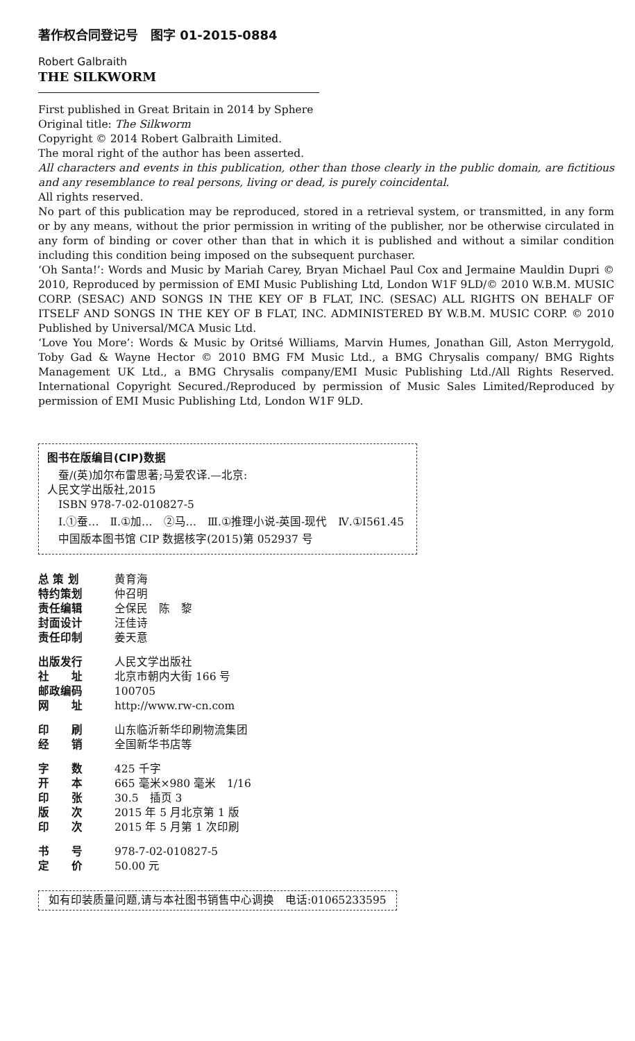著作权合同登记号　图字 01-2015-0884
Robert Galbraith
THE SILKWORM
First published in Great Britain in 2014 by Sphere
Original title: The Silkworm
Copyright © 2014 Robert Galbraith Limited.
The moral right of the author has been asserted.
All characters and events in this publication, other than those clearly in the public domain, are fictitious and any resemblance to real persons, living or dead, is purely coincidental.
All rights reserved.
No part of this publication may be reproduced, stored in a retrieval system, or transmitted, in any form or by any means, without the prior permission in writing of the publisher, nor be otherwise circulated in any form of binding or cover other than that in which it is published and without a similar condition including this condition being imposed on the subsequent purchaser.
‘Oh Santa!’: Words and Music by Mariah Carey, Bryan Michael Paul Cox and Jermaine Mauldin Dupri © 2010, Reproduced by permission of EMI Music Publishing Ltd, London W1F 9LD/© 2010 W.B.M. MUSIC CORP. (SESAC) AND SONGS IN THE KEY OF B FLAT, INC. (SESAC) ALL RIGHTS ON BEHALF OF ITSELF AND SONGS IN THE KEY OF B FLAT, INC. ADMINISTERED BY W.B.M. MUSIC CORP. © 2010 Published by Universal/MCA Music Ltd.
‘Love You More’: Words & Music by Oritsé Williams, Marvin Humes, Jonathan Gill, Aston Merrygold, Toby Gad & Wayne Hector © 2010 BMG FM Music Ltd., a BMG Chrysalis company/ BMG Rights Management UK Ltd., a BMG Chrysalis company/EMI Music Publishing Ltd./All Rights Reserved. International Copyright Secured./Reproduced by permission of Music Sales Limited/Reproduced by permission of EMI Music Publishing Ltd, London W1F 9LD.
图书在版编目(CIP)数据
　蚕/(英)加尔布雷思著;马爱农译.—北京:
人民文学出版社,2015
　ISBN 978-7-02-010827-5
　Ⅰ.①蚕…　Ⅱ.①加…　②马…　Ⅲ.①推理小说-英国-现代　Ⅳ.①I561.45
　中国版本图书馆 CIP 数据核字(2015)第 052937 号
| 总 策 划 | 黄育海 |
| 特约策划 | 仲召明 |
| 责任编辑 | 仝保民 陈 黎 |
| 封面设计 | 汪佳诗 |
| 责任印制 | 姜天意 |
| 出版发行 | 人民文学出版社 |
| 社 址 | 北京市朝内大街 166 号 |
| 邮政编码 | 100705 |
| 网 址 | http://www.rw-cn.com |
| 印 刷 | 山东临沂新华印刷物流集团 |
| 经 销 | 全国新华书店等 |
| 字 数 | 425 千字 |
| 开 本 | 665 毫米×980 毫米 1/16 |
| 印 张 | 30.5 插页 3 |
| 版 次 | 2015 年 5 月北京第 1 版 |
| 印 次 | 2015 年 5 月第 1 次印刷 |
| 书 号 | 978-7-02-010827-5 |
| 定 价 | 50.00 元 |
如有印装质量问题,请与本社图书销售中心调换　电话:01065233595